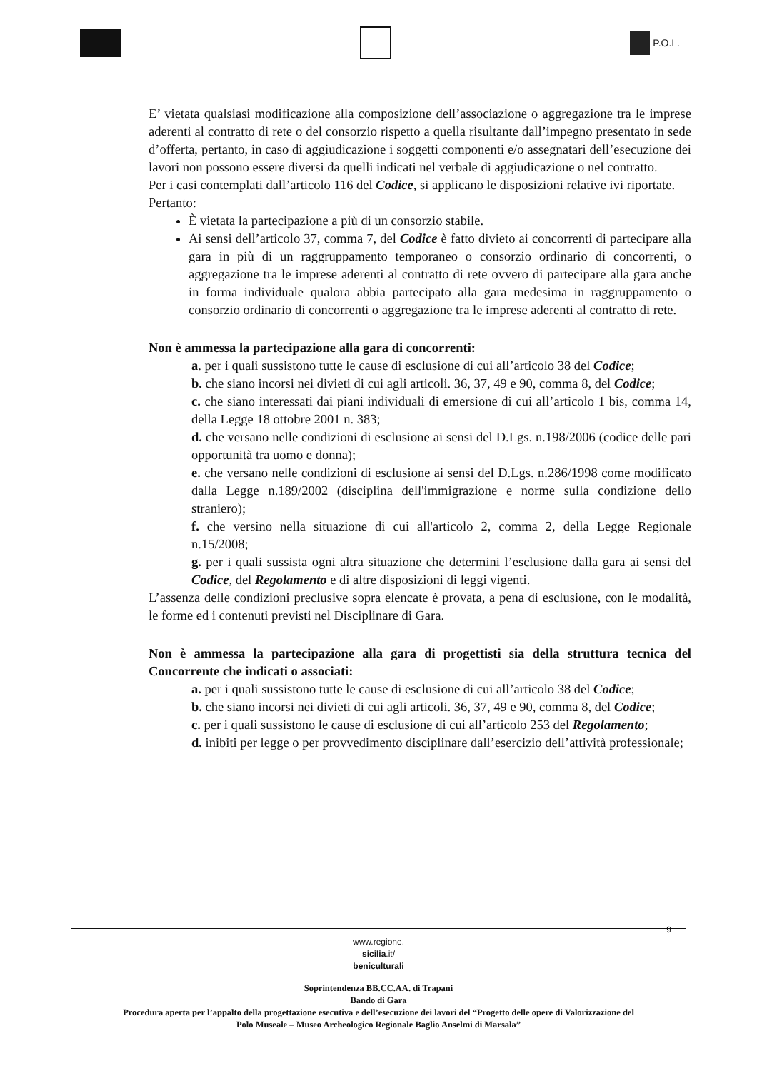P.O.I .
E’ vietata qualsiasi modificazione alla composizione dell’associazione o aggregazione tra le imprese aderenti al contratto di rete o del consorzio rispetto a quella risultante dall’impegno presentato in sede d’offerta, pertanto, in caso di aggiudicazione i soggetti componenti e/o assegnatari dell’esecuzione dei lavori non possono essere diversi da quelli indicati nel verbale di aggiudicazione o nel contratto.
Per i casi contemplati dall’articolo 116 del Codice, si applicano le disposizioni relative ivi riportate.
Pertanto:
È vietata la partecipazione a più di un consorzio stabile.
Ai sensi dell’articolo 37, comma 7, del Codice è fatto divieto ai concorrenti di partecipare alla gara in più di un raggruppamento temporaneo o consorzio ordinario di concorrenti, o aggregazione tra le imprese aderenti al contratto di rete ovvero di partecipare alla gara anche in forma individuale qualora abbia partecipato alla gara medesima in raggruppamento o consorzio ordinario di concorrenti o aggregazione tra le imprese aderenti al contratto di rete.
Non è ammessa la partecipazione alla gara di concorrenti:
a. per i quali sussistono tutte le cause di esclusione di cui all’articolo 38 del Codice;
b. che siano incorsi nei divieti di cui agli articoli. 36, 37, 49 e 90, comma 8, del Codice;
c. che siano interessati dai piani individuali di emersione di cui all’articolo 1 bis, comma 14, della Legge 18 ottobre 2001 n. 383;
d. che versano nelle condizioni di esclusione ai sensi del D.Lgs. n.198/2006 (codice delle pari opportunità tra uomo e donna);
e. che versano nelle condizioni di esclusione ai sensi del D.Lgs. n.286/1998 come modificato dalla Legge n.189/2002 (disciplina dell'immigrazione e norme sulla condizione dello straniero);
f. che versino nella situazione di cui all'articolo 2, comma 2, della Legge Regionale n.15/2008;
g. per i quali sussista ogni altra situazione che determini l’esclusione dalla gara ai sensi del Codice, del Regolamento e di altre disposizioni di leggi vigenti.
L’assenza delle condizioni preclusive sopra elencate è provata, a pena di esclusione, con le modalità, le forme ed i contenuti previsti nel Disciplinare di Gara.
Non è ammessa la partecipazione alla gara di progettisti sia della struttura tecnica del Concorrente che indicati o associati:
a. per i quali sussistono tutte le cause di esclusione di cui all’articolo 38 del Codice;
b. che siano incorsi nei divieti di cui agli articoli. 36, 37, 49 e 90, comma 8, del Codice;
c. per i quali sussistono le cause di esclusione di cui all’articolo 253 del Regolamento;
d. inibiti per legge o per provvedimento disciplinare dall’esercizio dell’attività professionale;
9
www.regione.
sicilia.it/
beniculturali
Soprintendenza BB.CC.AA. di Trapani
Bando di Gara
Procedura aperta per l’appalto della progettazione esecutiva e dell’esecuzione dei lavori del “Progetto delle opere di Valorizzazione del
Polo Museale – Museo Archeologico Regionale Baglio Anselmi di Marsala”